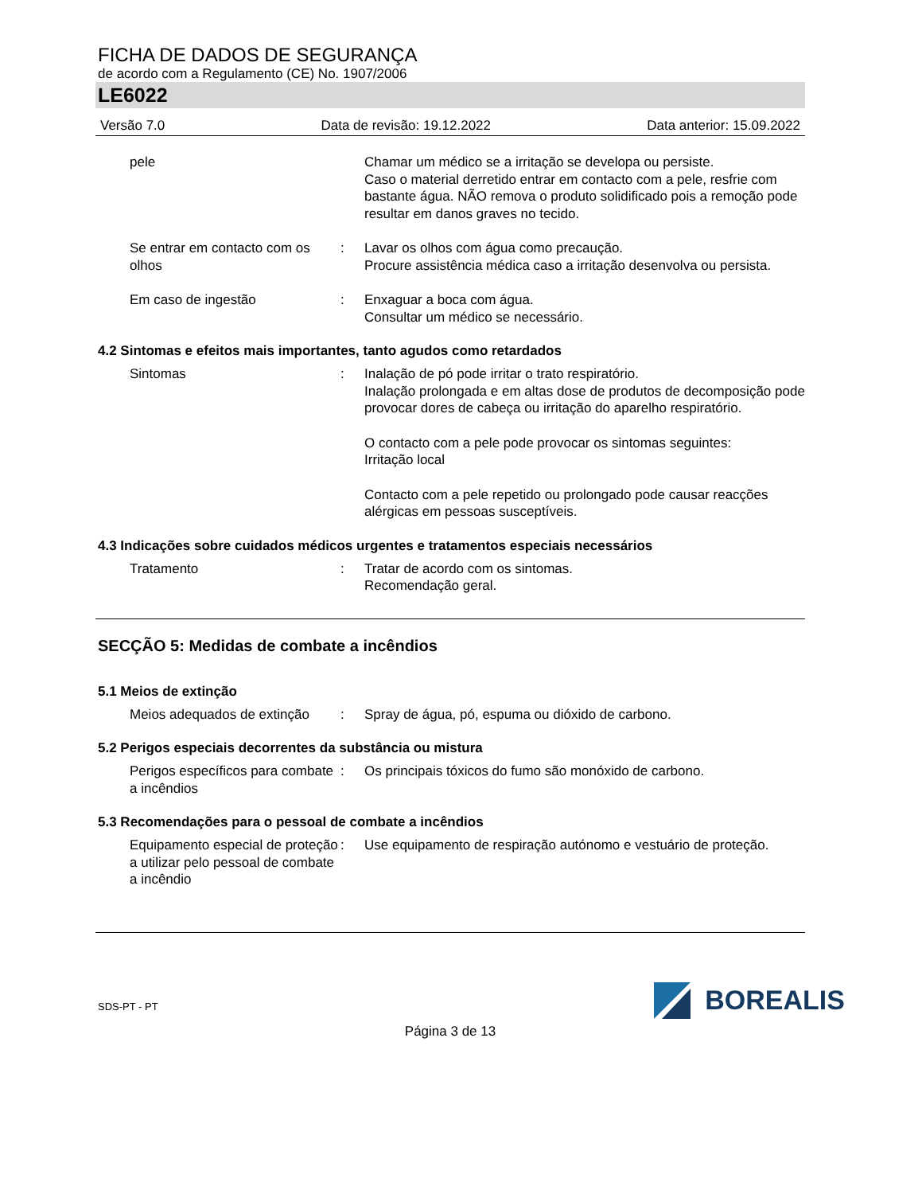FICHA DE DADOS DE SEGURANÇA
de acordo com a Regulamento (CE) No. 1907/2006
LE6022
Versão 7.0 Data de revisão: 19.12.2022 Data anterior: 15.09.2022
pele Chamar um médico se a irritação se developa ou persiste.
Caso o material derretido entrar em contacto com a pele, resfrie com bastante água. NÃO remova o produto solidificado pois a remoção pode resultar em danos graves no tecido.
Se entrar em contacto com os olhos
: Lavar os olhos com água como precaução.
Procure assistência médica caso a irritação desenvolva ou persista.
Em caso de ingestão : Enxaguar a boca com água.
Consultar um médico se necessário.
4.2 Sintomas e efeitos mais importantes, tanto agudos como retardados
Sintomas : Inalação de pó pode irritar o trato respiratório.
Inalação prolongada e em altas dose de produtos de decomposição pode provocar dores de cabeça ou irritação do aparelho respiratório.
O contacto com a pele pode provocar os sintomas seguintes:
Irritação local
Contacto com a pele repetido ou prolongado pode causar reacções alérgicas em pessoas susceptíveis.
4.3 Indicações sobre cuidados médicos urgentes e tratamentos especiais necessários
Tratamento : Tratar de acordo com os sintomas.
Recomendação geral.
SECÇÃO 5: Medidas de combate a incêndios
5.1 Meios de extinção
Meios adequados de extinção
: Spray de água, pó, espuma ou dióxido de carbono.
5.2 Perigos especiais decorrentes da substância ou mistura
Perigos específicos para combate a incêndios
: Os principais tóxicos do fumo são monóxido de carbono.
5.3 Recomendações para o pessoal de combate a incêndios
Equipamento especial de proteção a utilizar pelo pessoal de combate a incêndio
: Use equipamento de respiração autónomo e vestuário de proteção.
SDS-PT - PT
BOREALIS
Página 3 de 13